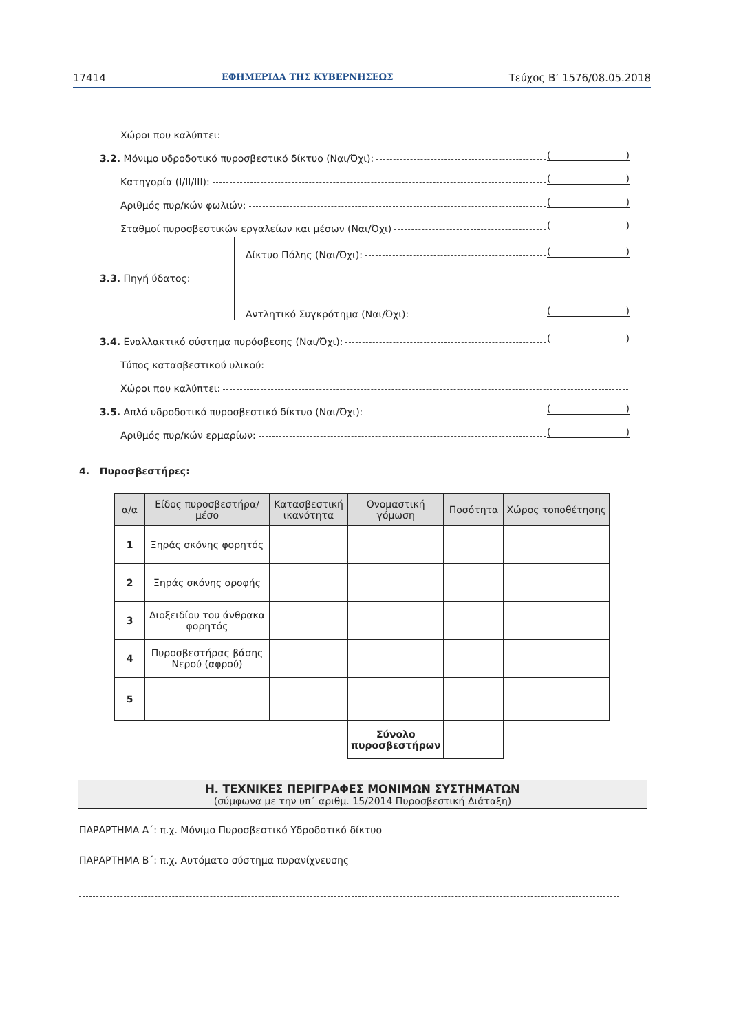17414 ΕΦΗΜΕΡΙΔΑ ΤΗΣ ΚΥΒΕΡΝΗΣΕΩΣ Τεύχος Β’ 1576/08.05.2018
Χώροι που καλύπτει:
3.2. Μόνιμο υδροδοτικό πυροσβεστικό δίκτυο (Ναι/Όχι): ()
Κατηγορία (Ι/ΙΙ/ΙΙΙ): ()
Αριθμός πυρ/κών φωλιών: ()
Σταθμοί πυροσβεστικών εργαλείων και μέσων (Ναι/Όχι) ()
3.3. Πηγή ύδατος:
Δίκτυο Πόλης (Ναι/Όχι): ()
Αντλητικό Συγκρότημα (Ναι/Όχι): ()
3.4. Εναλλακτικό σύστημα πυρόσβεσης (Ναι/Όχι): ()
Τύπος κατασβεστικού υλικού:
Χώροι που καλύπτει:
3.5. Απλό υδροδοτικό πυροσβεστικό δίκτυο (Ναι/Όχι): ()
Αριθμός πυρ/κών ερμαρίων: ()
4. Πυροσβεστήρες:
| α/α | Είδος πυροσβεστήρα/μέσο | Κατασβεστική ικανότητα | Ονομαστική γόμωση | Ποσότητα | Χώρος τοποθέτησης |
| --- | --- | --- | --- | --- | --- |
| 1 | Ξηράς σκόνης φορητός | | | | |
| 2 | Ξηράς σκόνης οροφής | | | | |
| 3 | Διοξειδίου του άνθρακα φορητός | | | | |
| 4 | Πυροσβεστήρας βάσης Νερού (αφρού) | | | | |
| 5 | | | | | |
| | | | Σύνολο πυροσβεστήρων | | |
Η. ΤΕΧΝΙΚΕΣ ΠΕΡΙΓΡΑΦΕΣ ΜΟΝΙΜΩΝ ΣΥΣΤΗΜΑΤΩΝ
(σύμφωνα με την υπ΄ αριθμ. 15/2014 Πυροσβεστική Διάταξη)
ΠΑΡΑΡΤΗΜΑ Α΄: π.χ. Μόνιμο Πυροσβεστικό Υδροδοτικό δίκτυο
ΠΑΡΑΡΤΗΜΑ Β΄: π.χ. Αυτόματο σύστημα πυρανίχνευσης